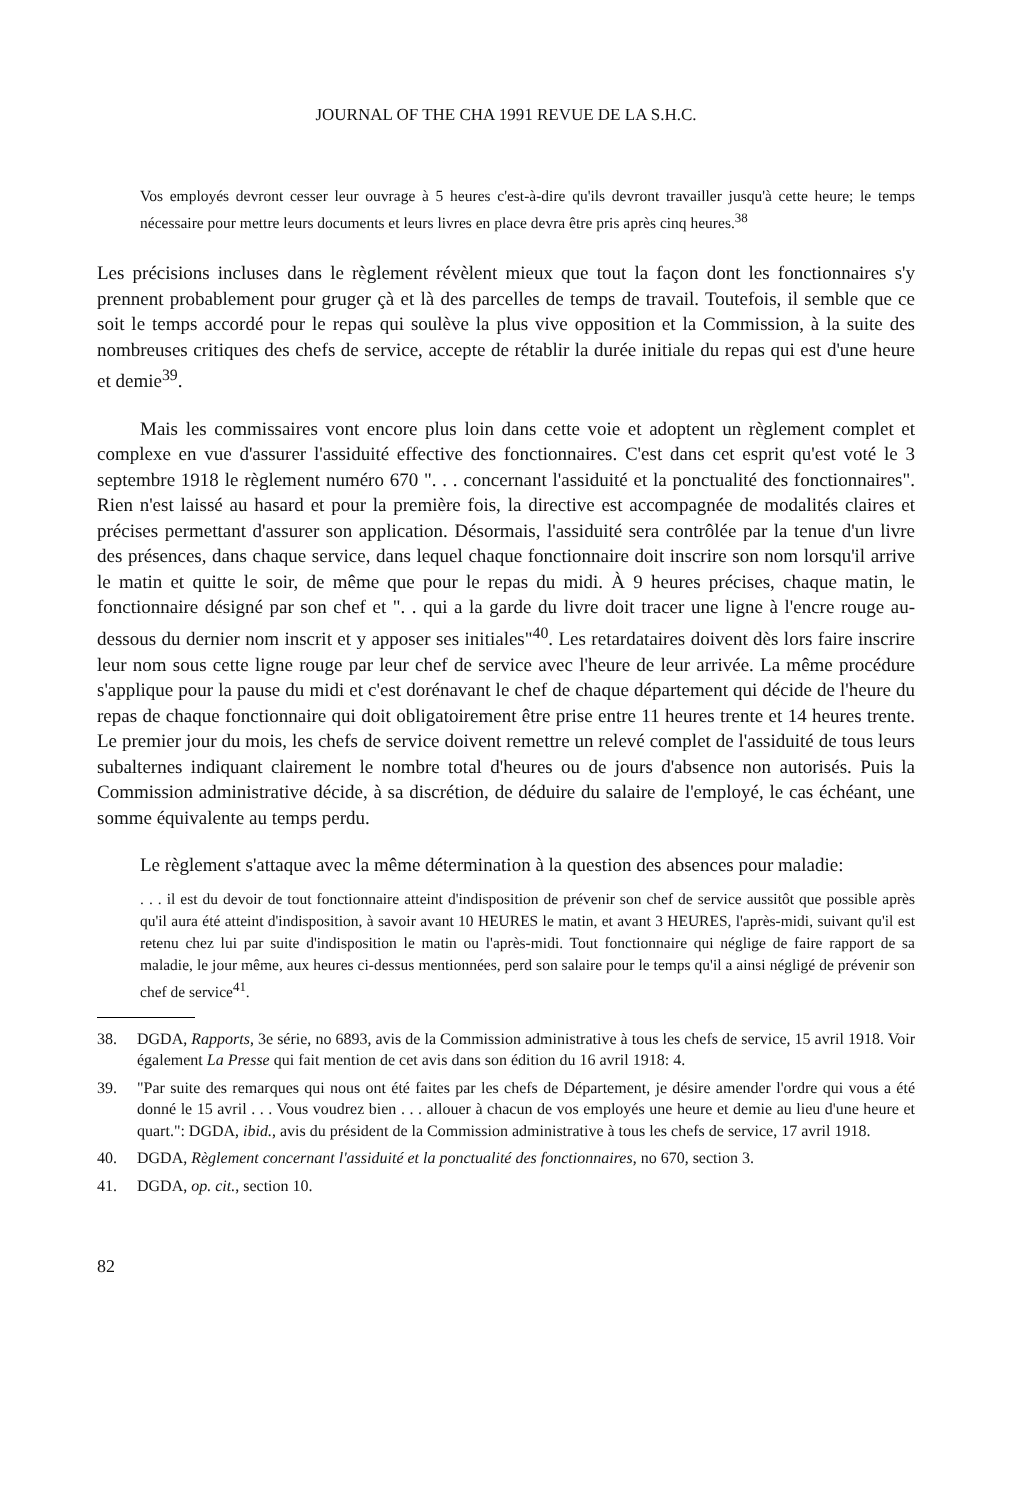JOURNAL OF THE CHA 1991 REVUE DE LA S.H.C.
Vos employés devront cesser leur ouvrage à 5 heures c'est-à-dire qu'ils devront travailler jusqu'à cette heure; le temps nécessaire pour mettre leurs documents et leurs livres en place devra être pris après cinq heures.<sup>38</sup>
Les précisions incluses dans le règlement révèlent mieux que tout la façon dont les fonctionnaires s'y prennent probablement pour gruger çà et là des parcelles de temps de travail. Toutefois, il semble que ce soit le temps accordé pour le repas qui soulève la plus vive opposition et la Commission, à la suite des nombreuses critiques des chefs de service, accepte de rétablir la durée initiale du repas qui est d'une heure et demie<sup>39</sup>.
Mais les commissaires vont encore plus loin dans cette voie et adoptent un règlement complet et complexe en vue d'assurer l'assiduité effective des fonctionnaires. C'est dans cet esprit qu'est voté le 3 septembre 1918 le règlement numéro 670 ". . . concernant l'assiduité et la ponctualité des fonctionnaires". Rien n'est laissé au hasard et pour la première fois, la directive est accompagnée de modalités claires et précises permettant d'assurer son application. Désormais, l'assiduité sera contrôlée par la tenue d'un livre des présences, dans chaque service, dans lequel chaque fonctionnaire doit inscrire son nom lorsqu'il arrive le matin et quitte le soir, de même que pour le repas du midi. À 9 heures précises, chaque matin, le fonctionnaire désigné par son chef et ". . qui a la garde du livre doit tracer une ligne à l'encre rouge au-dessous du dernier nom inscrit et y apposer ses initiales"<sup>40</sup>. Les retardataires doivent dès lors faire inscrire leur nom sous cette ligne rouge par leur chef de service avec l'heure de leur arrivée. La même procédure s'applique pour la pause du midi et c'est dorénavant le chef de chaque département qui décide de l'heure du repas de chaque fonctionnaire qui doit obligatoirement être prise entre 11 heures trente et 14 heures trente. Le premier jour du mois, les chefs de service doivent remettre un relevé complet de l'assiduité de tous leurs subalternes indiquant clairement le nombre total d'heures ou de jours d'absence non autorisés. Puis la Commission administrative décide, à sa discrétion, de déduire du salaire de l'employé, le cas échéant, une somme équivalente au temps perdu.
Le règlement s'attaque avec la même détermination à la question des absences pour maladie:
. . . il est du devoir de tout fonctionnaire atteint d'indisposition de prévenir son chef de service aussitôt que possible après qu'il aura été atteint d'indisposition, à savoir avant 10 HEURES le matin, et avant 3 HEURES, l'après-midi, suivant qu'il est retenu chez lui par suite d'indisposition le matin ou l'après-midi. Tout fonctionnaire qui néglige de faire rapport de sa maladie, le jour même, aux heures ci-dessus mentionnées, perd son salaire pour le temps qu'il a ainsi négligé de prévenir son chef de service<sup>41</sup>.
38. DGDA, Rapports, 3e série, no 6893, avis de la Commission administrative à tous les chefs de service, 15 avril 1918. Voir également La Presse qui fait mention de cet avis dans son édition du 16 avril 1918: 4.
39. "Par suite des remarques qui nous ont été faites par les chefs de Département, je désire amender l'ordre qui vous a été donné le 15 avril . . . Vous voudrez bien . . . allouer à chacun de vos employés une heure et demie au lieu d'une heure et quart.": DGDA, ibid., avis du président de la Commission administrative à tous les chefs de service, 17 avril 1918.
40. DGDA, Règlement concernant l'assiduité et la ponctualité des fonctionnaires, no 670, section 3.
41. DGDA, op. cit., section 10.
82